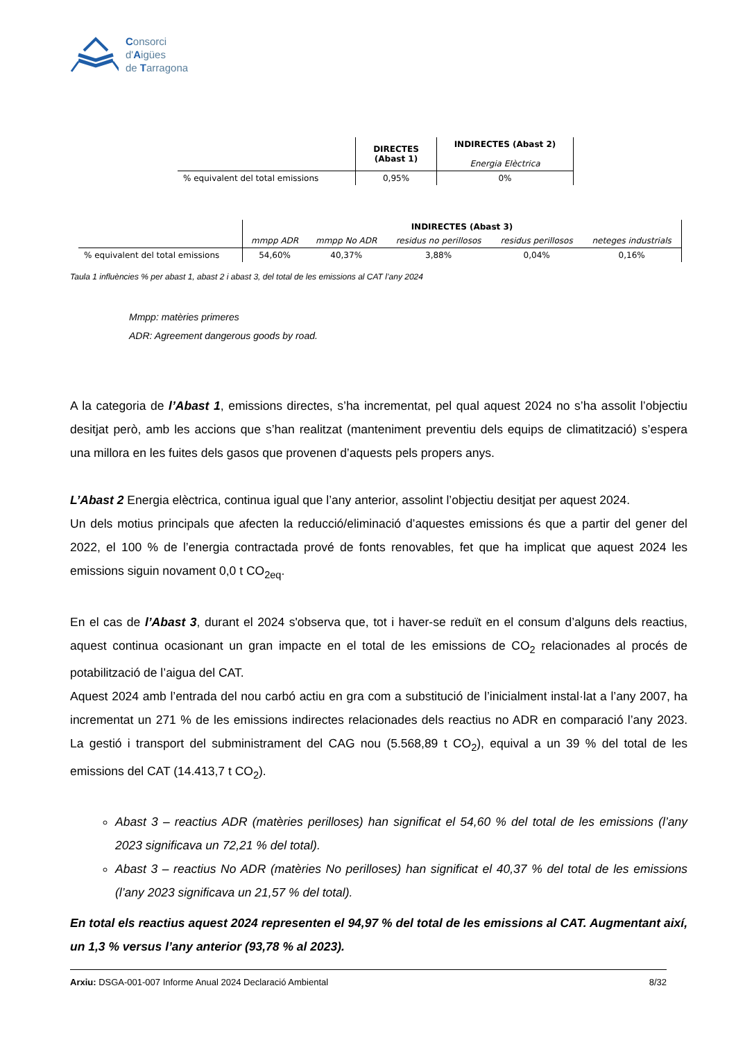Consorci
d'Aigües
de Tarragona
| | DIRECTES (Abast 1) | INDIRECTES (Abast 2) Energia Elèctrica |
| --- | --- | --- |
| % equivalent del total emissions | 0,95% | 0% |
| | INDIRECTES (Abast 3) | | | | |
| --- | --- | --- | --- | --- | --- |
| | mmpp ADR | mmpp No ADR | residus no perillosos | residus perillosos | neteges industrials |
| % equivalent del total emissions | 54,60% | 40,37% | 3,88% | 0,04% | 0,16% |
Taula 1 influències % per abast 1, abast 2 i abast 3, del total de les emissions al CAT l’any 2024
Mmpp: matèries primeres
ADR: Agreement dangerous goods by road.
A la categoria de l’Abast 1, emissions directes, s’ha incrementat, pel qual aquest 2024 no s’ha assolit l’objectiu desitjat però, amb les accions que s’han realitzat (manteniment preventiu dels equips de climatització) s’espera una millora en les fuites dels gasos que provenen d’aquests pels propers anys.
L’Abast 2 Energia elèctrica, continua igual que l’any anterior, assolint l’objectiu desitjat per aquest 2024.
Un dels motius principals que afecten la reducció/eliminació d’aquestes emissions és que a partir del gener del 2022, el 100 % de l’energia contractada prové de fonts renovables, fet que ha implicat que aquest 2024 les emissions siguin novament 0,0 t CO<sub>2eq</sub>.
En el cas de l’Abast 3, durant el 2024 s'observa que, tot i haver-se reduït en el consum d’alguns dels reactius, aquest continua ocasionant un gran impacte en el total de les emissions de CO<sub>2</sub> relacionades al procés de potabilització de l’aigua del CAT.
Aquest 2024 amb l’entrada del nou carbó actiu en gra com a substitució de l’inicialment instal·lat a l’any 2007, ha incrementat un 271 % de les emissions indirectes relacionades dels reactius no ADR en comparació l’any 2023. La gestió i transport del subministrament del CAG nou (5.568,89 t CO<sub>2</sub>), equival a un 39 % del total de les emissions del CAT (14.413,7 t CO<sub>2</sub>).
Abast 3 – reactius ADR (matèries perilloses) han significat el 54,60 % del total de les emissions (l’any 2023 significava un 72,21 % del total).
Abast 3 – reactius No ADR (matèries No perilloses) han significat el 40,37 % del total de les emissions (l’any 2023 significava un 21,57 % del total).
En total els reactius aquest 2024 representen el 94,97 % del total de les emissions al CAT. Augmentant així, un 1,3 % versus l’any anterior (93,78 % al 2023).
Arxiu: DSGA-001-007 Informe Anual 2024 Declaració Ambiental 8/32